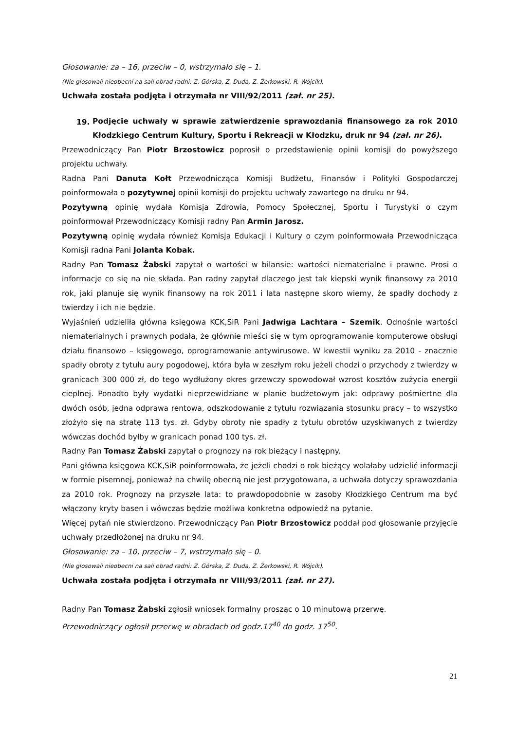Głosowanie: za – 16, przeciw – 0, wstrzymało się – 1.
(Nie glosowali nieobecni na sali obrad radni: Z. Górska, Z. Duda, Z. Żerkowski, R. Wójcik).
Uchwała została podjęta i otrzymała nr VIII/92/2011 (zał. nr 25).
19.
Podjęcie uchwały w sprawie zatwierdzenie sprawozdania finansowego za rok 2010 Kłodzkiego Centrum Kultury, Sportu i Rekreacji w Kłodzku, druk nr 94 (zał. nr 26).
Przewodniczący Pan Piotr Brzostowicz poprosił o przedstawienie opinii komisji do powyższego projektu uchwały.
Radna Pani Danuta Kołt Przewodnicząca Komisji Budżetu, Finansów i Polityki Gospodarczej poinformowała o pozytywnej opinii komisji do projektu uchwały zawartego na druku nr 94.
Pozytywną opinię wydała Komisja Zdrowia, Pomocy Społecznej, Sportu i Turystyki o czym poinformował Przewodniczący Komisji radny Pan Armin Jarosz.
Pozytywną opinię wydała również Komisja Edukacji i Kultury o czym poinformowała Przewodnicząca Komisji radna Pani Jolanta Kobak.
Radny Pan Tomasz Żabski zapytał o wartości w bilansie: wartości niematerialne i prawne. Prosi o informacje co się na nie składa. Pan radny zapytał dlaczego jest tak kiepski wynik finansowy za 2010 rok, jaki planuje się wynik finansowy na rok 2011 i lata następne skoro wiemy, że spadły dochody z twierdzy i ich nie będzie.
Wyjaśnień udzieliła główna księgowa KCK,SiR Pani Jadwiga Lachtara – Szemik. Odnośnie wartości niematerialnych i prawnych podała, że głównie mieści się w tym oprogramowanie komputerowe obsługi działu finansowo – księgowego, oprogramowanie antywirusowe. W kwestii wyniku za 2010 - znacznie spadły obroty z tytułu aury pogodowej, która była w zeszłym roku jeżeli chodzi o przychody z twierdzy w granicach 300 000 zł, do tego wydłużony okres grzewczy spowodował wzrost kosztów zużycia energii cieplnej. Ponadto były wydatki nieprzewidziane w planie budżetowym jak: odprawy pośmiertne dla dwóch osób, jedna odprawa rentowa, odszkodowanie z tytułu rozwiązania stosunku pracy – to wszystko złożyło się na stratę 113 tys. zł. Gdyby obroty nie spadły z tytułu obrotów uzyskiwanych z twierdzy wówczas dochód byłby w granicach ponad 100 tys. zł.
Radny Pan Tomasz Żabski zapytał o prognozy na rok bieżący i następny.
Pani główna księgowa KCK,SiR poinformowała, że jeżeli chodzi o rok bieżący wolałaby udzielić informacji w formie pisemnej, ponieważ na chwilę obecną nie jest przygotowana, a uchwała dotyczy sprawozdania za 2010 rok. Prognozy na przyszłe lata: to prawdopodobnie w zasoby Kłodzkiego Centrum ma być włączony kryty basen i wówczas będzie możliwa konkretna odpowiedź na pytanie.
Więcej pytań nie stwierdzono. Przewodniczący Pan Piotr Brzostowicz poddał pod głosowanie przyjęcie uchwały przedłożonej na druku nr 94.
Głosowanie: za – 10, przeciw – 7, wstrzymało się – 0.
(Nie glosowali nieobecni na sali obrad radni: Z. Górska, Z. Duda, Z. Żerkowski, R. Wójcik).
Uchwała została podjęta i otrzymała nr VIII/93/2011 (zał. nr 27).
Radny Pan Tomasz Żabski zgłosił wniosek formalny prosząc o 10 minutową przerwę.
Przewodniczący ogłosił przerwę w obradach od godz.17<sup>40</sup> do godz. 17<sup>50</sup>.
21